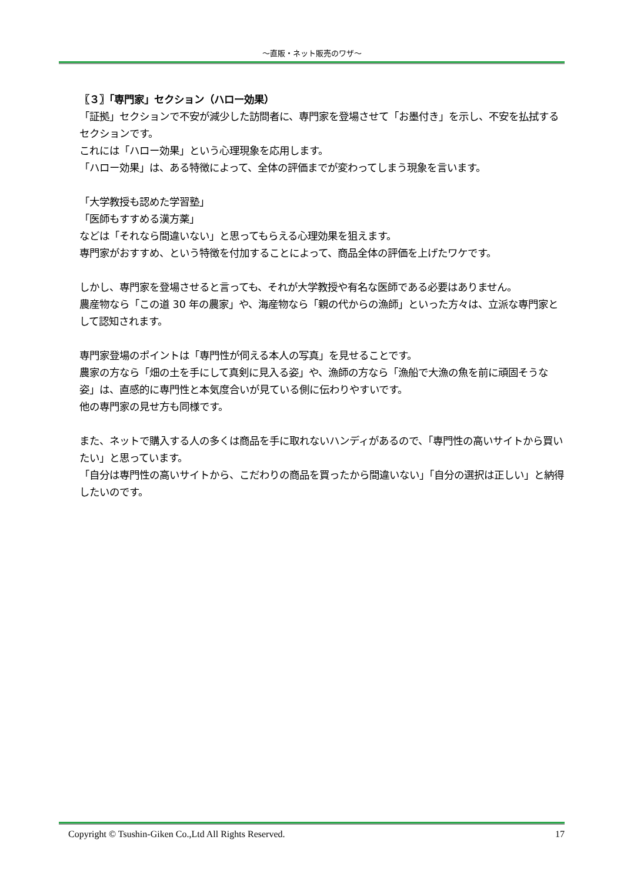～直販・ネット販売のワザ～
〖３〗「専門家」セクション（ハロー効果）
「証拠」セクションで不安が減少した訪問者に、専門家を登場させて「お墨付き」を示し、不安を払拭するセクションです。
これには「ハロー効果」という心理現象を応用します。
「ハロー効果」は、ある特徴によって、全体の評価までが変わってしまう現象を言います。
「大学教授も認めた学習塾」
「医師もすすめる漢方薬」
などは「それなら間違いない」と思ってもらえる心理効果を狙えます。
専門家がおすすめ、という特徴を付加することによって、商品全体の評価を上げたワケです。
しかし、専門家を登場させると言っても、それが大学教授や有名な医師である必要はありません。
農産物なら「この道 30 年の農家」や、海産物なら「親の代からの漁師」といった方々は、立派な専門家として認知されます。
専門家登場のポイントは「専門性が伺える本人の写真」を見せることです。
農家の方なら「畑の土を手にして真剣に見入る姿」や、漁師の方なら「漁船で大漁の魚を前に頑固そうな姿」は、直感的に専門性と本気度合いが見ている側に伝わりやすいです。
他の専門家の見せ方も同様です。
また、ネットで購入する人の多くは商品を手に取れないハンディがあるので、「専門性の高いサイトから買いたい」と思っています。
「自分は専門性の高いサイトから、こだわりの商品を買ったから間違いない」「自分の選択は正しい」と納得したいのです。
Copyright © Tsushin-Giken Co.,Ltd All Rights Reserved. 17